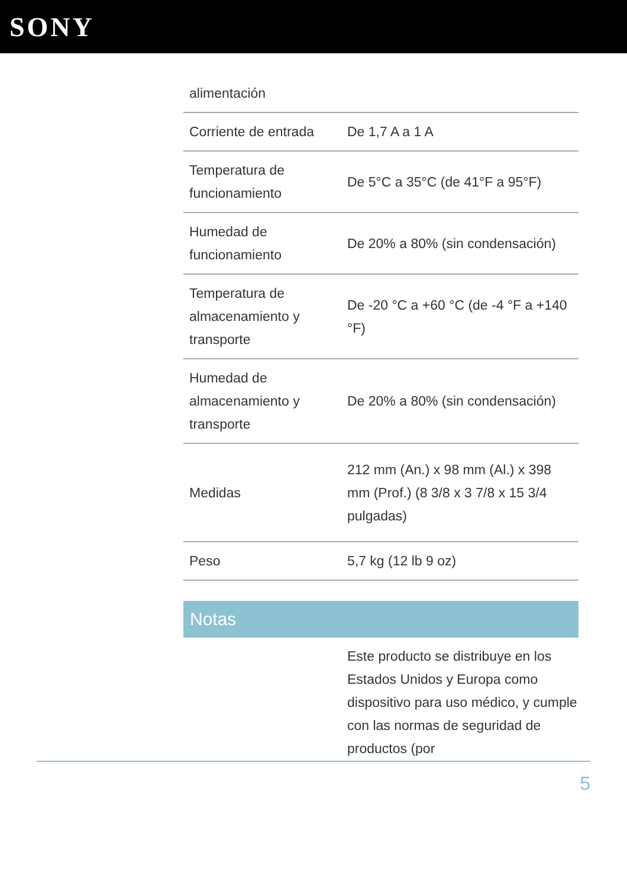SONY
| alimentación | |
| Corriente de entrada | De 1,7 A a 1 A |
| Temperatura de funcionamiento | De 5°C a 35°C (de 41°F a 95°F) |
| Humedad de funcionamiento | De 20% a 80% (sin condensación) |
| Temperatura de almacenamiento y transporte | De -20 °C a +60 °C (de -4 °F a +140 °F) |
| Humedad de almacenamiento y transporte | De 20% a 80% (sin condensación) |
| Medidas | 212 mm (An.) x 98 mm (Al.) x 398 mm (Prof.) (8 3/8 x 3 7/8 x 15 3/4 pulgadas) |
| Peso | 5,7 kg (12 lb 9 oz) |
Notas
Este producto se distribuye en los Estados Unidos y Europa como dispositivo para uso médico, y cumple con las normas de seguridad de productos (por
5